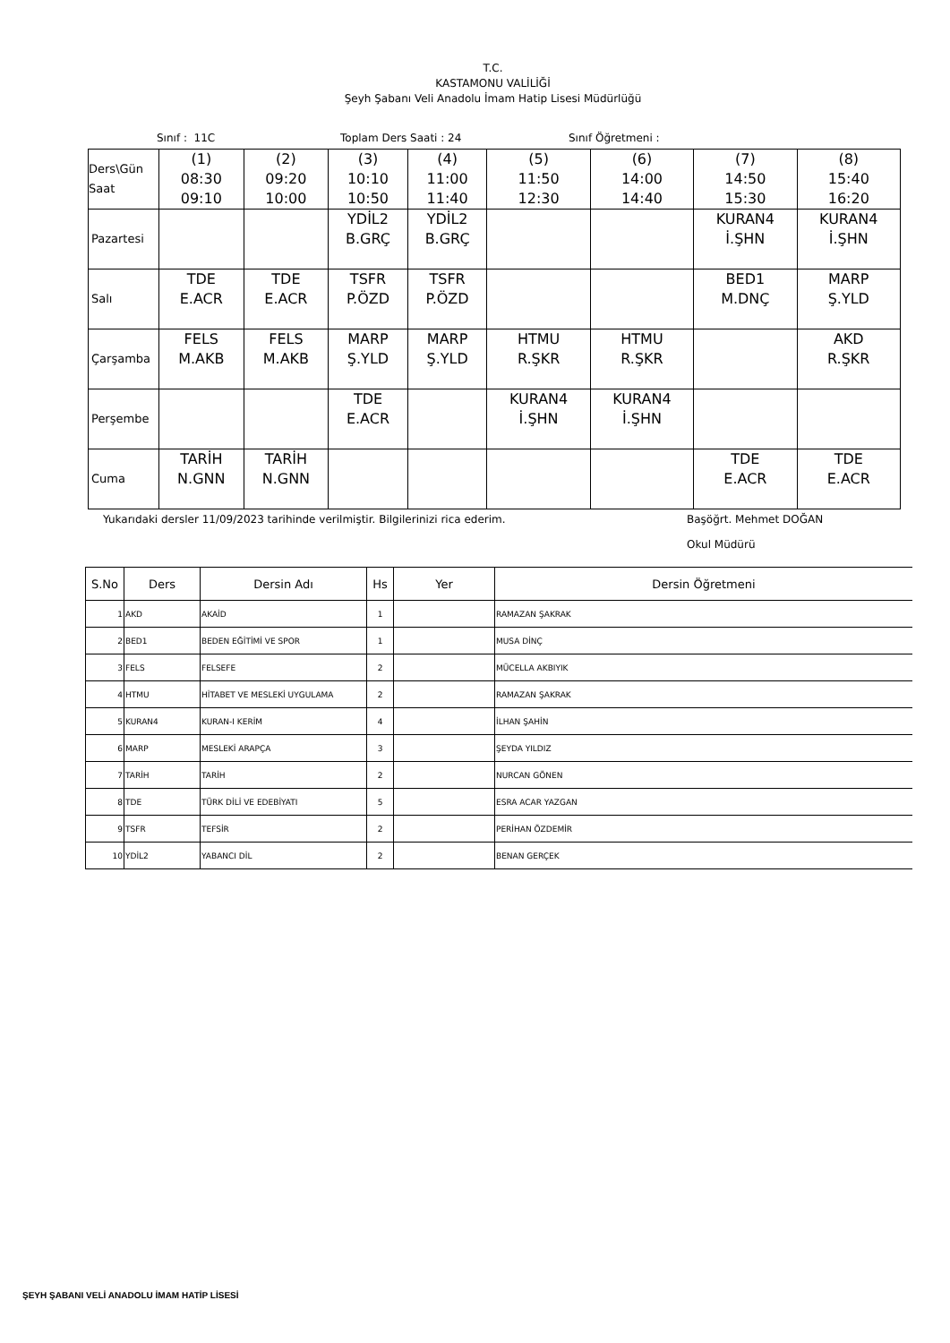T.C.
KASTAMONU VALİLİĞİ
Şeyh Şabanı Veli Anadolu İmam Hatip Lisesi Müdürlüğü
Sınıf : 11C Toplam Ders Saati : 24 Sınıf Öğretmeni :
| Ders\Gün Saat | (1) 08:30 09:10 | (2) 09:20 10:00 | (3) 10:10 10:50 | (4) 11:00 11:40 | (5) 11:50 12:30 | (6) 14:00 14:40 | (7) 14:50 15:30 | (8) 15:40 16:20 |
| Pazartesi | | | YDİL2 B.GRÇ | YDİL2 B.GRÇ | | | KURAN4 İ.ŞHN | KURAN4 İ.ŞHN |
| Salı | TDE E.ACR | TDE E.ACR | TSFR P.ÖZD | TSFR P.ÖZD | | | BED1 M.DNÇ | MARP Ş.YLD |
| Çarşamba | FELS M.AKB | FELS M.AKB | MARP Ş.YLD | MARP Ş.YLD | HTMU R.ŞKR | HTMU R.ŞKR | | AKD R.ŞKR |
| Perşembe | | | TDE E.ACR | | KURAN4 İ.ŞHN | KURAN4 İ.ŞHN | | |
| Cuma | TARİH N.GNN | TARİH N.GNN | | | | | TDE E.ACR | TDE E.ACR |
Yukarıdaki dersler 11/09/2023 tarihinde verilmiştir. Bilgilerinizi rica ederim. Başöğrt. Mehmet DOĞAN
Okul Müdürü
| S.No | Ders | Dersin Adı | Hs | Yer | Dersin Öğretmeni |
| --- | --- | --- | --- | --- | --- |
| 1 | AKD | AKAİD | 1 | | RAMAZAN ŞAKRAK |
| 2 | BED1 | BEDEN EĞİTİMİ VE SPOR | 1 | | MUSA DİNÇ |
| 3 | FELS | FELSEFE | 2 | | MÜCELLA AKBIYIK |
| 4 | HTMU | HİTABET VE MESLEKİ UYGULAMA | 2 | | RAMAZAN ŞAKRAK |
| 5 | KURAN4 | KURAN-I KERİM | 4 | | İLHAN ŞAHİN |
| 6 | MARP | MESLEKİ ARAPÇA | 3 | | ŞEYDA YILDIZ |
| 7 | TARİH | TARİH | 2 | | NURCAN GÖNEN |
| 8 | TDE | TÜRK DİLİ VE EDEBİYATI | 5 | | ESRA ACAR YAZGAN |
| 9 | TSFR | TEFSİR | 2 | | PERİHAN ÖZDEMİR |
| 10 | YDİL2 | YABANCI DİL | 2 | | BENAN GERÇEK |
ŞEYH ŞABANI VELİ ANADOLU İMAM HATİP LİSESİ